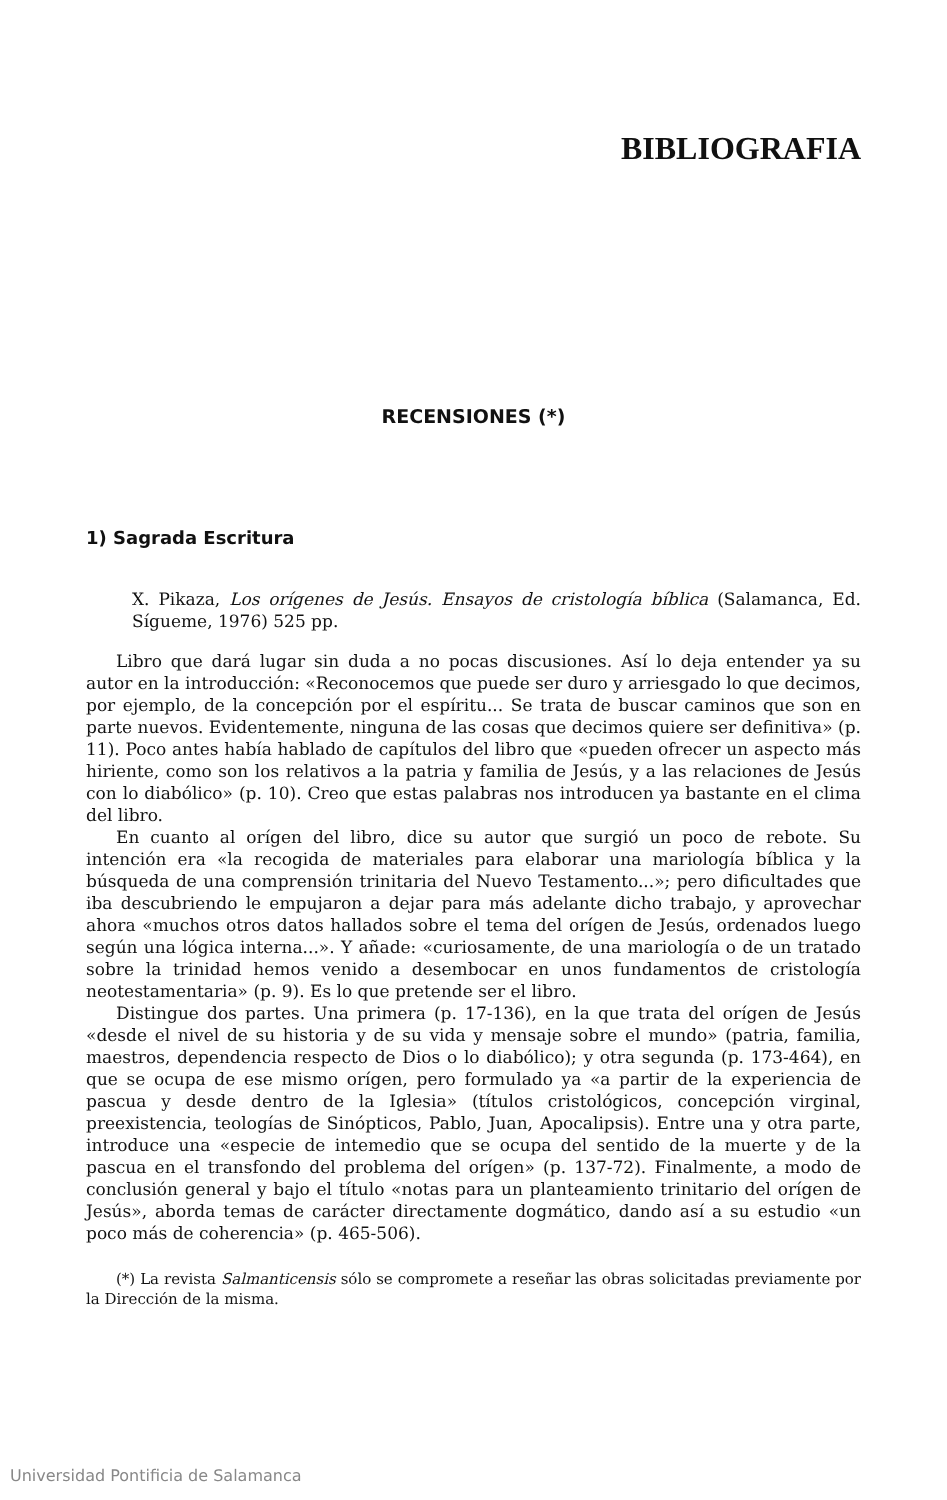BIBLIOGRAFIA
RECENSIONES (*)
1) Sagrada Escritura
X. Pikaza, Los orígenes de Jesús. Ensayos de cristología bíblica (Salamanca, Ed. Sígueme, 1976) 525 pp.
Libro que dará lugar sin duda a no pocas discusiones. Así lo deja entender ya su autor en la introducción: «Reconocemos que puede ser duro y arriesgado lo que decimos, por ejemplo, de la concepción por el espíritu... Se trata de buscar caminos que son en parte nuevos. Evidentemente, ninguna de las cosas que decimos quiere ser definitiva» (p. 11). Poco antes había hablado de capítulos del libro que «pueden ofrecer un aspecto más hiriente, como son los relativos a la patria y familia de Jesús, y a las relaciones de Jesús con lo diabólico» (p. 10). Creo que estas palabras nos introducen ya bastante en el clima del libro.
En cuanto al orígen del libro, dice su autor que surgió un poco de rebote. Su intención era «la recogida de materiales para elaborar una mariología bíblica y la búsqueda de una comprensión trinitaria del Nuevo Testamento...»; pero dificultades que iba descubriendo le empujaron a dejar para más adelante dicho trabajo, y aprovechar ahora «muchos otros datos hallados sobre el tema del orígen de Jesús, ordenados luego según una lógica interna...». Y añade: «curiosamente, de una mariología o de un tratado sobre la trinidad hemos venido a desembocar en unos fundamentos de cristología neotestamentaria» (p. 9). Es lo que pretende ser el libro.
Distingue dos partes. Una primera (p. 17-136), en la que trata del orígen de Jesús «desde el nivel de su historia y de su vida y mensaje sobre el mundo» (patria, familia, maestros, dependencia respecto de Dios o lo diabólico); y otra segunda (p. 173-464), en que se ocupa de ese mismo orígen, pero formulado ya «a partir de la experiencia de pascua y desde dentro de la Iglesia» (títulos cristológicos, concepción virginal, preexistencia, teologías de Sinópticos, Pablo, Juan, Apocalipsis). Entre una y otra parte, introduce una «especie de intemedio que se ocupa del sentido de la muerte y de la pascua en el transfondo del problema del orígen» (p. 137-72). Finalmente, a modo de conclusión general y bajo el título «notas para un planteamiento trinitario del orígen de Jesús», aborda temas de carácter directamente dogmático, dando así a su estudio «un poco más de coherencia» (p. 465-506).
(*) La revista Salmanticensis sólo se compromete a reseñar las obras solicitadas previamente por la Dirección de la misma.
Universidad Pontificia de Salamanca